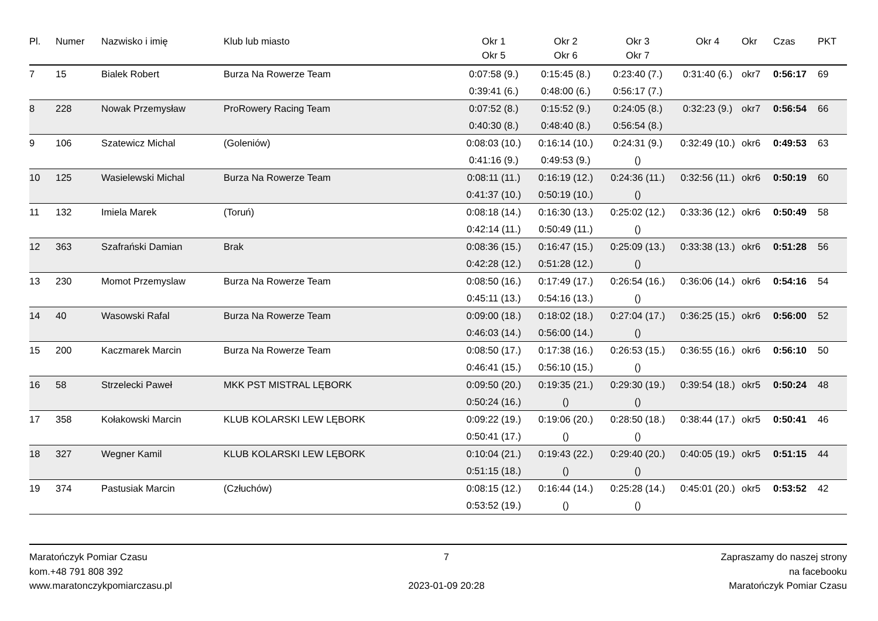| Pl. | Numer | Nazwisko i imię | Klub lub miasto | Okr 1 Okr 5 | Okr 2 Okr 6 | Okr 3 Okr 7 | Okr 4 | Okr | Czas | PKT |
| --- | --- | --- | --- | --- | --- | --- | --- | --- | --- | --- |
| 7 | 15 | Bialek Robert | Burza Na Rowerze Team | 0:07:58 (9.) | 0:15:45 (8.) | 0:23:40 (7.) | 0:31:40 (6.) | okr7 | 0:56:17 | 69 |
| | | | | 0:39:41 (6.) | 0:48:00 (6.) | 0:56:17 (7.) | | | | |
| 8 | 228 | Nowak Przemysław | ProRowery Racing Team | 0:07:52 (8.) | 0:15:52 (9.) | 0:24:05 (8.) | 0:32:23 (9.) | okr7 | 0:56:54 | 66 |
| | | | | 0:40:30 (8.) | 0:48:40 (8.) | 0:56:54 (8.) | | | | |
| 9 | 106 | Szatewicz Michal | (Goleniów) | 0:08:03 (10.) | 0:16:14 (10.) | 0:24:31 (9.) | 0:32:49 (10.) | okr6 | 0:49:53 | 63 |
| | | | | 0:41:16 (9.) | 0:49:53 (9.) | () | | | | |
| 10 | 125 | Wasielewski Michal | Burza Na Rowerze Team | 0:08:11 (11.) | 0:16:19 (12.) | 0:24:36 (11.) | 0:32:56 (11.) | okr6 | 0:50:19 | 60 |
| | | | | 0:41:37 (10.) | 0:50:19 (10.) | () | | | | |
| 11 | 132 | Imiela Marek | (Toruń) | 0:08:18 (14.) | 0:16:30 (13.) | 0:25:02 (12.) | 0:33:36 (12.) | okr6 | 0:50:49 | 58 |
| | | | | 0:42:14 (11.) | 0:50:49 (11.) | () | | | | |
| 12 | 363 | Szafrański Damian | Brak | 0:08:36 (15.) | 0:16:47 (15.) | 0:25:09 (13.) | 0:33:38 (13.) | okr6 | 0:51:28 | 56 |
| | | | | 0:42:28 (12.) | 0:51:28 (12.) | () | | | | |
| 13 | 230 | Momot Przemyslaw | Burza Na Rowerze Team | 0:08:50 (16.) | 0:17:49 (17.) | 0:26:54 (16.) | 0:36:06 (14.) | okr6 | 0:54:16 | 54 |
| | | | | 0:45:11 (13.) | 0:54:16 (13.) | () | | | | |
| 14 | 40 | Wasowski Rafal | Burza Na Rowerze Team | 0:09:00 (18.) | 0:18:02 (18.) | 0:27:04 (17.) | 0:36:25 (15.) | okr6 | 0:56:00 | 52 |
| | | | | 0:46:03 (14.) | 0:56:00 (14.) | () | | | | |
| 15 | 200 | Kaczmarek Marcin | Burza Na Rowerze Team | 0:08:50 (17.) | 0:17:38 (16.) | 0:26:53 (15.) | 0:36:55 (16.) | okr6 | 0:56:10 | 50 |
| | | | | 0:46:41 (15.) | 0:56:10 (15.) | () | | | | |
| 16 | 58 | Strzelecki Paweł | MKK PST MISTRAL LĘBORK | 0:09:50 (20.) | 0:19:35 (21.) | 0:29:30 (19.) | 0:39:54 (18.) | okr5 | 0:50:24 | 48 |
| | | | | 0:50:24 (16.) | () | () | | | | |
| 17 | 358 | Kołakowski Marcin | KLUB KOLARSKI LEW LĘBORK | 0:09:22 (19.) | 0:19:06 (20.) | 0:28:50 (18.) | 0:38:44 (17.) | okr5 | 0:50:41 | 46 |
| | | | | 0:50:41 (17.) | () | () | | | | |
| 18 | 327 | Wegner Kamil | KLUB KOLARSKI LEW LĘBORK | 0:10:04 (21.) | 0:19:43 (22.) | 0:29:40 (20.) | 0:40:05 (19.) | okr5 | 0:51:15 | 44 |
| | | | | 0:51:15 (18.) | () | () | | | | |
| 19 | 374 | Pastusiak Marcin | (Człuchów) | 0:08:15 (12.) | 0:16:44 (14.) | 0:25:28 (14.) | 0:45:01 (20.) | okr5 | 0:53:52 | 42 |
| | | | | 0:53:52 (19.) | () | () | | | | |
Maratończyk Pomiar Czasu
kom.+48 791 808 392
www.maratonczykpomiarczasu.pl
7
2023-01-09 20:28
Zapraszamy do naszej strony
na facebooku
Maratończyk Pomiar Czasu